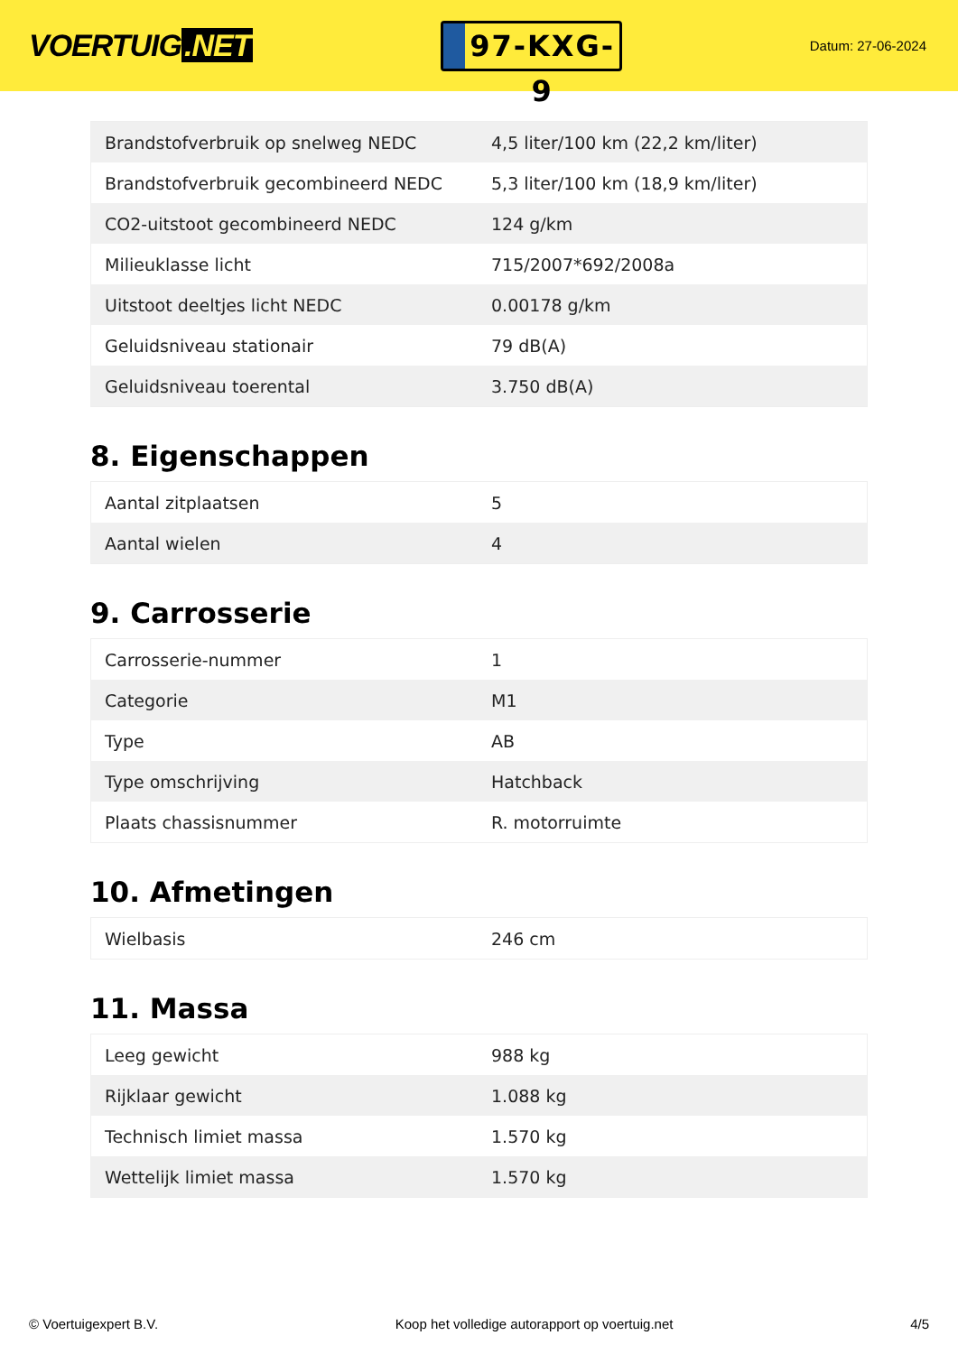VOERTUIG.NET
97-KXG-9
Datum: 27-06-2024
| Brandstofverbruik op snelweg NEDC | 4,5 liter/100 km (22,2 km/liter) |
| Brandstofverbruik gecombineerd NEDC | 5,3 liter/100 km (18,9 km/liter) |
| CO2-uitstoot gecombineerd NEDC | 124 g/km |
| Milieuklasse licht | 715/2007*692/2008a |
| Uitstoot deeltjes licht NEDC | 0.00178 g/km |
| Geluidsniveau stationair | 79 dB(A) |
| Geluidsniveau toerental | 3.750 dB(A) |
8. Eigenschappen
| Aantal zitplaatsen | 5 |
| Aantal wielen | 4 |
9. Carrosserie
| Carrosserie-nummer | 1 |
| Categorie | M1 |
| Type | AB |
| Type omschrijving | Hatchback |
| Plaats chassisnummer | R. motorruimte |
10. Afmetingen
| Wielbasis | 246 cm |
11. Massa
| Leeg gewicht | 988 kg |
| Rijklaar gewicht | 1.088 kg |
| Technisch limiet massa | 1.570 kg |
| Wettelijk limiet massa | 1.570 kg |
© Voertuigexpert B.V. Koop het volledige autorapport op voertuig.net 4/5